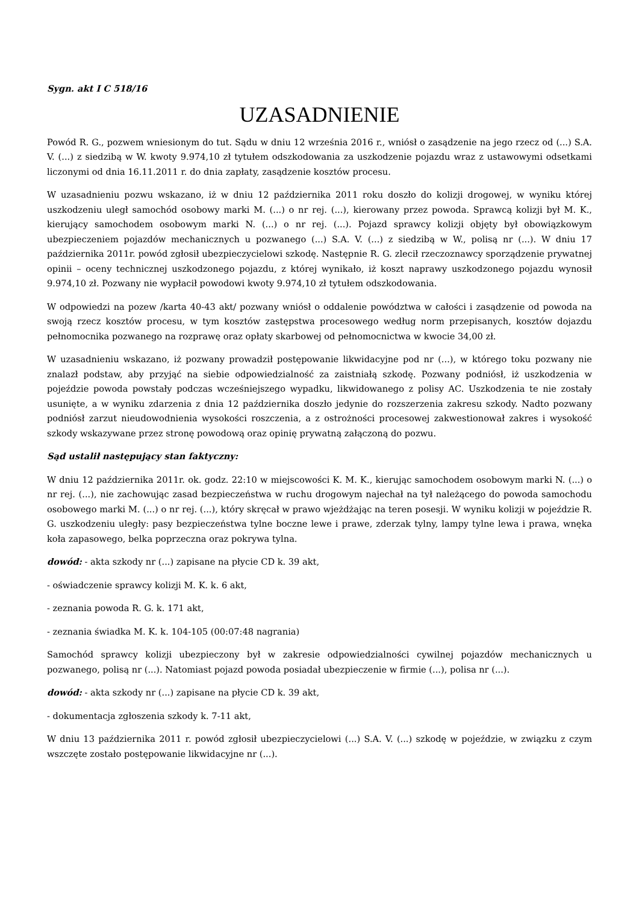Sygn. akt I C 518/16
UZASADNIENIE
Powód R. G., pozwem wniesionym do tut. Sądu w dniu 12 września 2016 r., wniósł o zasądzenie na jego rzecz od (...) S.A. V. (...) z siedzibą w W. kwoty 9.974,10 zł tytułem odszkodowania za uszkodzenie pojazdu wraz z ustawowymi odsetkami liczonymi od dnia 16.11.2011 r. do dnia zapłaty, zasądzenie kosztów procesu.
W uzasadnieniu pozwu wskazano, iż w dniu 12 października 2011 roku doszło do kolizji drogowej, w wyniku której uszkodzeniu uległ samochód osobowy marki M. (...) o nr rej. (...), kierowany przez powoda. Sprawcą kolizji był M. K., kierujący samochodem osobowym marki N. (...) o nr rej. (...). Pojazd sprawcy kolizji objęty był obowiązkowym ubezpieczeniem pojazdów mechanicznych u pozwanego (...) S.A. V. (...) z siedzibą w W., polisą nr (...). W dniu 17 października 2011r. powód zgłosił ubezpieczycielowi szkodę. Następnie R. G. zlecił rzeczoznawcy sporządzenie prywatnej opinii – oceny technicznej uszkodzonego pojazdu, z której wynikało, iż koszt naprawy uszkodzonego pojazdu wynosił 9.974,10 zł. Pozwany nie wypłacił powodowi kwoty 9.974,10 zł tytułem odszkodowania.
W odpowiedzi na pozew /karta 40-43 akt/ pozwany wniósł o oddalenie powództwa w całości i zasądzenie od powoda na swoją rzecz kosztów procesu, w tym kosztów zastępstwa procesowego według norm przepisanych, kosztów dojazdu pełnomocnika pozwanego na rozprawę oraz opłaty skarbowej od pełnomocnictwa w kwocie 34,00 zł.
W uzasadnieniu wskazano, iż pozwany prowadził postępowanie likwidacyjne pod nr (...), w którego toku pozwany nie znalazł podstaw, aby przyjąć na siebie odpowiedzialność za zaistniałą szkodę. Pozwany podniósł, iż uszkodzenia w pojeździe powoda powstały podczas wcześniejszego wypadku, likwidowanego z polisy AC. Uszkodzenia te nie zostały usunięte, a w wyniku zdarzenia z dnia 12 października doszło jedynie do rozszerzenia zakresu szkody. Nadto pozwany podniósł zarzut nieudowodnienia wysokości roszczenia, a z ostrożności procesowej zakwestionował zakres i wysokość szkody wskazywane przez stronę powodową oraz opinię prywatną załączoną do pozwu.
Sąd ustalił następujący stan faktyczny:
W dniu 12 października 2011r. ok. godz. 22:10 w miejscowości K. M. K., kierując samochodem osobowym marki N. (...) o nr rej. (...), nie zachowując zasad bezpieczeństwa w ruchu drogowym najechał na tył należącego do powoda samochodu osobowego marki M. (...) o nr rej. (...), który skręcał w prawo wjeżdżając na teren posesji. W wyniku kolizji w pojeździe R. G. uszkodzeniu uległy: pasy bezpieczeństwa tylne boczne lewe i prawe, zderzak tylny, lampy tylne lewa i prawa, wnęka koła zapasowego, belka poprzeczna oraz pokrywa tylna.
dowód: - akta szkody nr (...) zapisane na płycie CD k. 39 akt,
- oświadczenie sprawcy kolizji M. K. k. 6 akt,
- zeznania powoda R. G. k. 171 akt,
- zeznania świadka M. K. k. 104-105 (00:07:48 nagrania)
Samochód sprawcy kolizji ubezpieczony był w zakresie odpowiedzialności cywilnej pojazdów mechanicznych u pozwanego, polisą nr (...). Natomiast pojazd powoda posiadał ubezpieczenie w firmie (...), polisa nr (...).
dowód: - akta szkody nr (...) zapisane na płycie CD k. 39 akt,
- dokumentacja zgłoszenia szkody k. 7-11 akt,
W dniu 13 października 2011 r. powód zgłosił ubezpieczycielowi (...) S.A. V. (...) szkodę w pojeździe, w związku z czym wszczęte zostało postępowanie likwidacyjne nr (...).